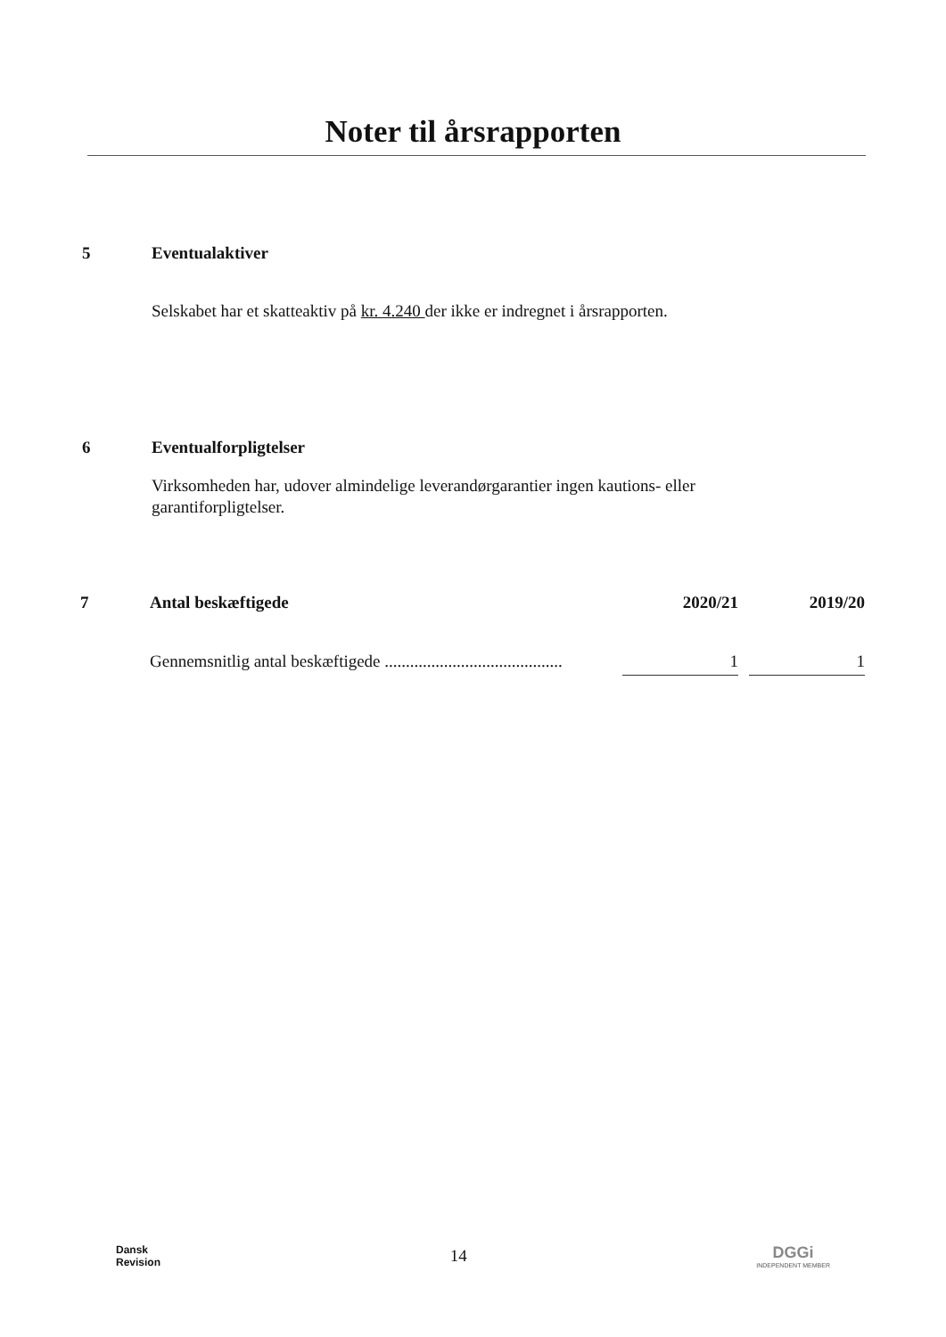Noter til årsrapporten
5 Eventualaktiver
Selskabet har et skatteaktiv på kr. 4.240 der ikke er indregnet i årsrapporten.
6 Eventualforpligtelser
Virksomheden har, udover almindelige leverandørgarantier ingen kautions- eller garantiforpligtelser.
| 7 | Antal beskæftigede | 2020/21 | | 2019/20 |
| | Gennemsnitlig antal beskæftigede .......................................... | 1 | | 1 |
Dansk
Revision
14
DGGi
INDEPENDENT MEMBER